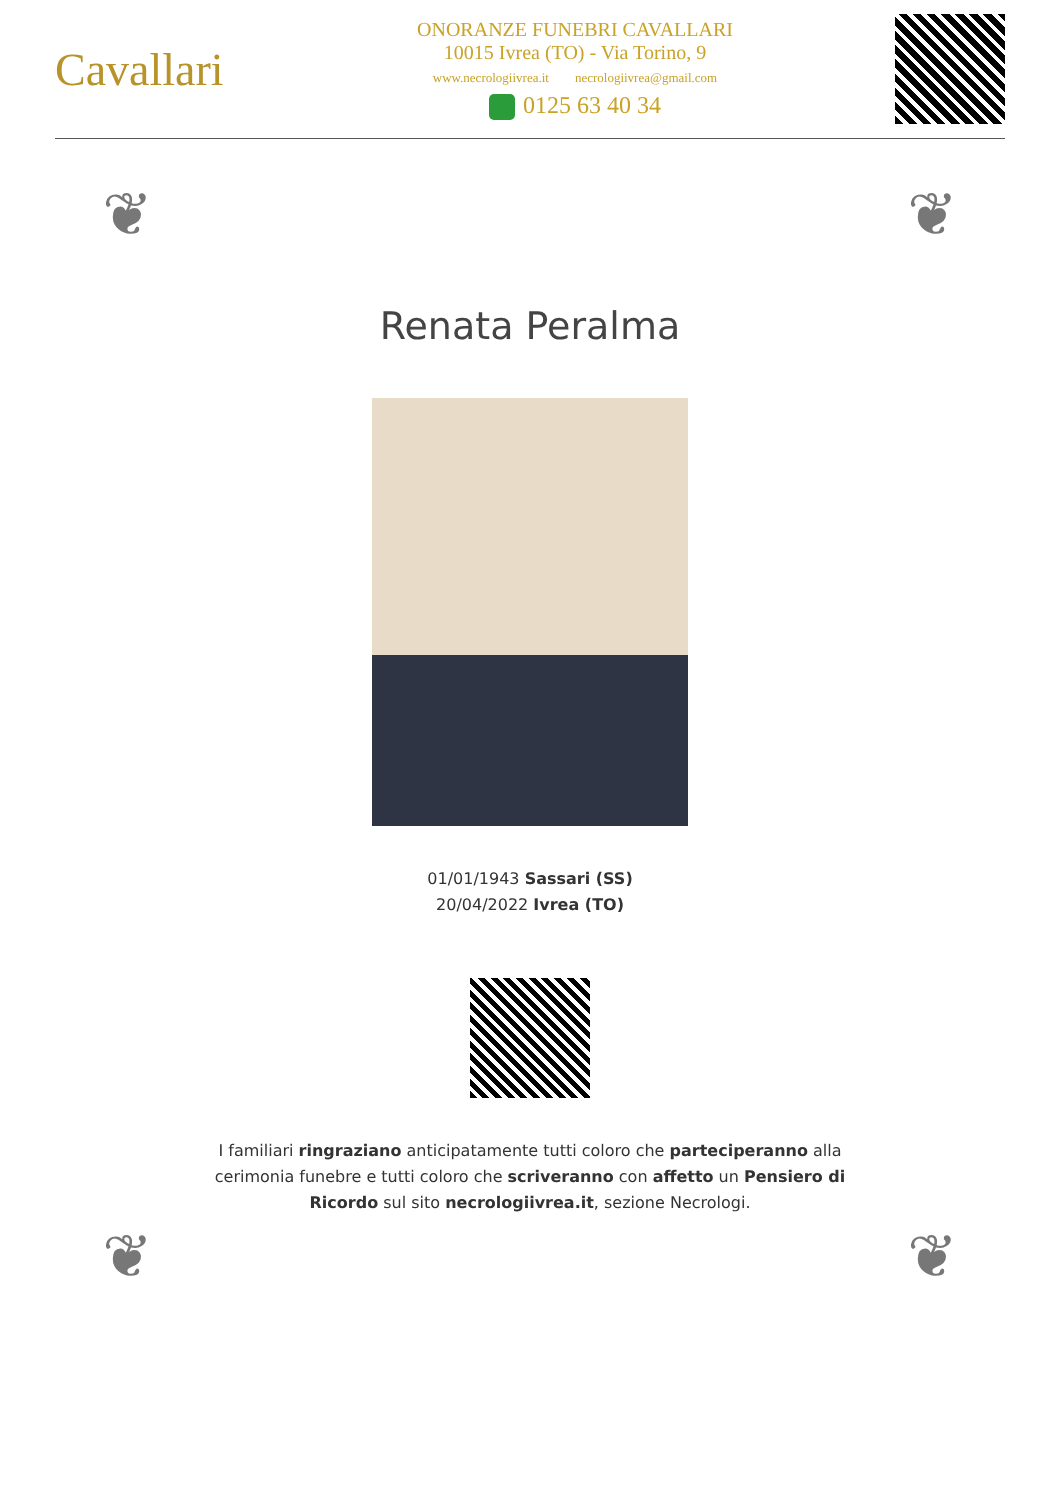Cavallari
ONORANZE FUNEBRI CAVALLARI
10015 Ivrea (TO) - Via Torino, 9
www.necrologiivrea.it necrologiivrea@gmail.com
0125 63 40 34
❦ ❦
Renata Peralma
01/01/1943 Sassari (SS)
20/04/2022 Ivrea (TO)
I familiari ringraziano anticipatamente tutti coloro che parteciperanno alla cerimonia funebre e tutti coloro che scriveranno con affetto un Pensiero di Ricordo sul sito necrologiivrea.it, sezione Necrologi.
❦ ❦